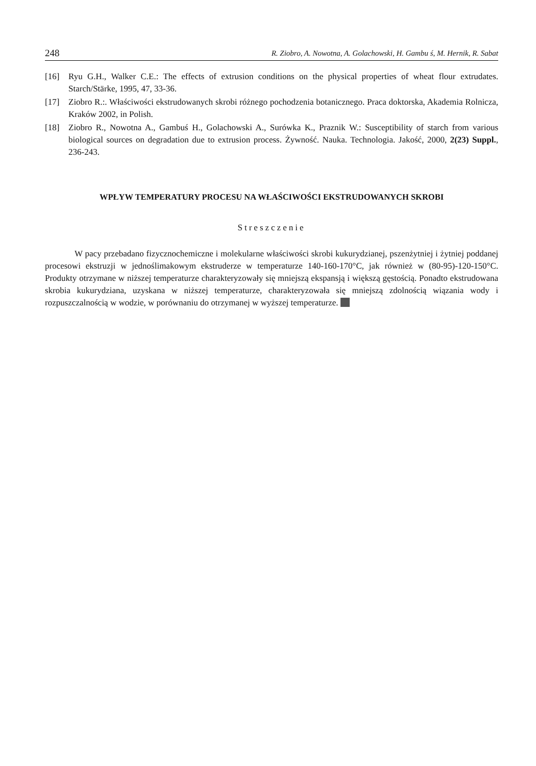248 R. Ziobro, A. Nowotna, A. Golachowski, H. Gambu ś, M. Hernik, R. Sabat
[16] Ryu G.H., Walker C.E.: The effects of extrusion conditions on the physical properties of wheat flour extrudates. Starch/Stärke, 1995, 47, 33-36.
[17] Ziobro R.:. Właściwości ekstrudowanych skrobi różnego pochodzenia botanicznego. Praca doktorska, Akademia Rolnicza, Kraków 2002, in Polish.
[18] Ziobro R., Nowotna A., Gambuś H., Golachowski A., Surówka K., Praznik W.: Susceptibility of starch from various biological sources on degradation due to extrusion process. Żywność. Nauka. Technologia. Jakość, 2000, 2(23) Suppl., 236-243.
WPŁYW TEMPERATURY PROCESU NA WŁAŚCIWOŚCI EKSTRUDOWANYCH SKROBI
Streszczenie
W pacy przebadano fizycznochemiczne i molekularne właściwości skrobi kukurydzianej, pszenżytniej i żytniej poddanej procesowi ekstruzji w jednoślimakowym ekstruderze w temperaturze 140-160-170°C, jak również w (80-95)-120-150°C. Produkty otrzymane w niższej temperaturze charakteryzowały się mniejszą ekspansją i większą gęstością. Ponadto ekstrudowana skrobia kukurydziana, uzyskana w niższej temperaturze, charakteryzowała się mniejszą zdolnością wiązania wody i rozpuszczalnością w wodzie, w porównaniu do otrzymanej w wyższej temperaturze.